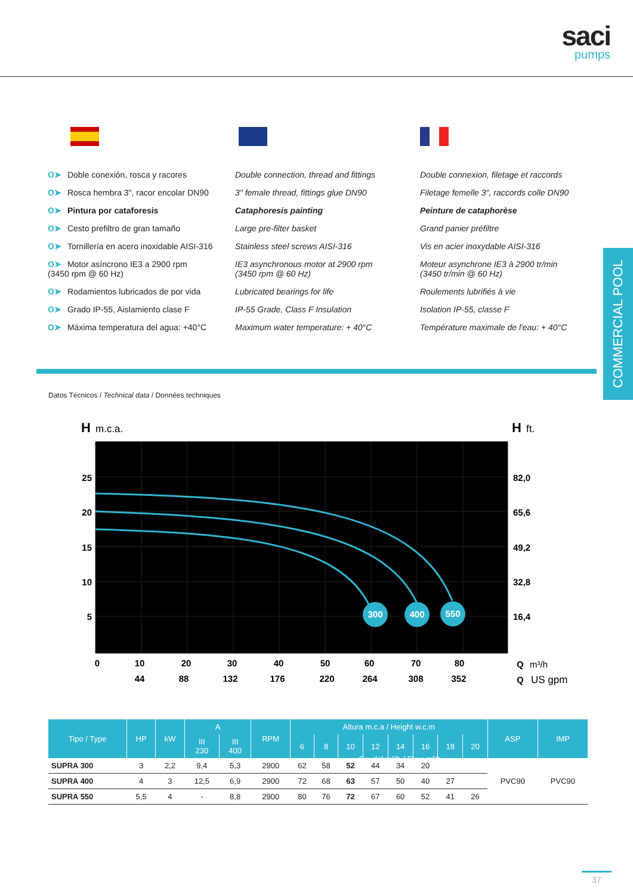saci
pumps
O➤ Doble conexión, rosca y racores
O➤ Rosca hembra 3", racor encolar DN90
O➤ Pintura por cataforesis
O➤ Cesto prefiltro de gran tamaño
O➤ Tornillería en acero inoxidable AISI-316
O➤ Motor asíncrono IE3 a 2900 rpm
(3450 rpm @ 60 Hz)
O➤ Rodamientos lubricados de por vida
O➤ Grado IP-55, Aislamiento clase F
O➤ Máxima temperatura del agua: +40°C
Double connection, thread and fittings
3" female thread, fittings glue DN90
Cataphoresis painting
Large pre-filter basket
Stainless steel screws AISI-316
IE3 asynchronous motor at 2900 rpm
(3450 rpm @ 60 Hz)
Lubricated bearings for life
IP-55 Grade, Class F Insulation
Maximum water temperature: + 40°C
Double connexion, filetage et raccords
Filetage femelle 3", raccords colle DN90
Peinture de cataphorèse
Grand panier préfiltre
Vis en acier inoxydable AISI-316
Moteur asynchrone IE3 à 2900 tr/min
(3450 tr/min @ 60 Hz)
Roulements lubrifiés à vie
Isolation IP-55, classe F
Température maximale de l'eau: + 40°C
COMMERCIAL POOL
Datos Técnicos / Technical data / Données techniques
300
400
550
H
m.c.a.
H
ft.
25
20
15
10
5
82,0
65,6
49,2
32,8
16,4
0
10
20
30
40
50
60
70
80
44
88
132
176
220
264
308
352
Q
m³/h
Q
US gpm
| Tipo / Type | HP | kW | A | | RPM | Altura m.c.a / Height w.c.m | | | | | | | | ASP | IMP |
| --- | --- | --- | --- | --- | --- | --- | --- | --- | --- | --- | --- | --- | --- | --- | --- |
| | | | III 230 | III 400 | | 6 | 8 | 10 | 12 | 14 | 16 | 18 | 20 | | |
| SUPRA 300 | 3 | 2,2 | 9,4 | 5,3 | 2900 | 62 | 58 | 52 | 44 | 34 | 20 | | | PVC90 | PVC90 |
| SUPRA 400 | 4 | 3 | 12,5 | 6,9 | 2900 | 72 | 68 | 63 | 57 | 50 | 40 | 27 | | | |
| SUPRA 550 | 5,5 | 4 | - | 8,8 | 2900 | 80 | 76 | 72 | 67 | 60 | 52 | 41 | 26 | | |
Caudal m³/h / Flow m³/h
37